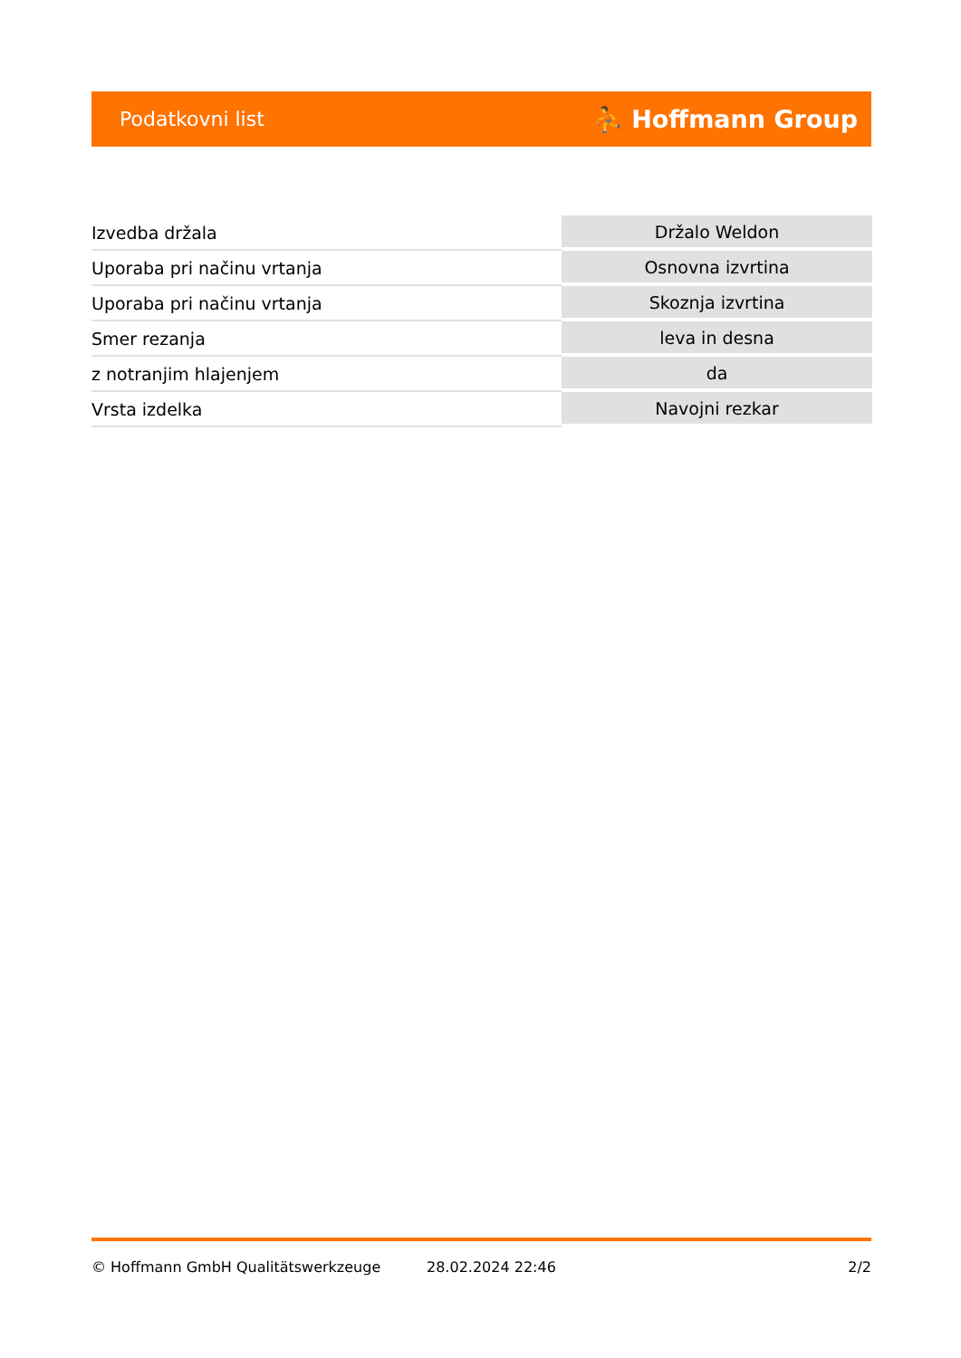Podatkovni list ⛹ Hoffmann Group
| Izvedba držala | Držalo Weldon |
| Uporaba pri načinu vrtanja | Osnovna izvrtina |
| Uporaba pri načinu vrtanja | Skoznja izvrtina |
| Smer rezanja | leva in desna |
| z notranjim hlajenjem | da |
| Vrsta izdelka | Navojni rezkar |
© Hoffmann GmbH Qualitätswerkzeuge 28.02.2024 22:46 2/2